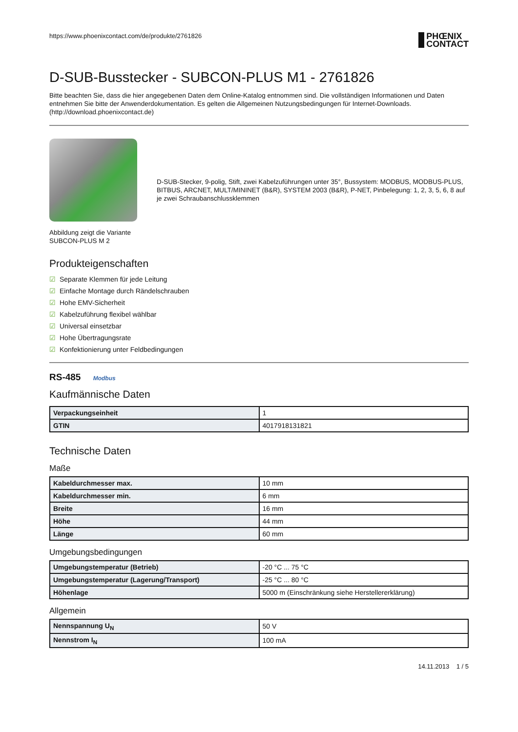https://www.phoenixcontact.com/de/produkte/2761826
PHŒNIX
CONTACT
D-SUB-Busstecker - SUBCON-PLUS M1 - 2761826
Bitte beachten Sie, dass die hier angegebenen Daten dem Online-Katalog entnommen sind. Die vollständigen Informationen und Daten entnehmen Sie bitte der Anwenderdokumentation. Es gelten die Allgemeinen Nutzungsbedingungen für Internet-Downloads. (http://download.phoenixcontact.de)
Abbildung zeigt die Variante
SUBCON-PLUS M 2
D-SUB-Stecker, 9-polig, Stift, zwei Kabelzuführungen unter 35°, Bussystem: MODBUS, MODBUS-PLUS, BITBUS, ARCNET, MULT/MININET (B&R), SYSTEM 2003 (B&R), P-NET, Pinbelegung: 1, 2, 3, 5, 6, 8 auf je zwei Schraubanschlussklemmen
Produkteigenschaften
☑ Separate Klemmen für jede Leitung
☑ Einfache Montage durch Rändelschrauben
☑ Hohe EMV-Sicherheit
☑ Kabelzuführung flexibel wählbar
☑ Universal einsetzbar
☑ Hohe Übertragungsrate
☑ Konfektionierung unter Feldbedingungen
RS-485 Modbus
Kaufmännische Daten
| Verpackungseinheit | 1 |
| GTIN | 4017918131821 |
Technische Daten
Maße
| Kabeldurchmesser max. | 10 mm |
| Kabeldurchmesser min. | 6 mm |
| Breite | 16 mm |
| Höhe | 44 mm |
| Länge | 60 mm |
Umgebungsbedingungen
| Umgebungstemperatur (Betrieb) | -20 °C ... 75 °C |
| Umgebungstemperatur (Lagerung/Transport) | -25 °C ... 80 °C |
| Höhenlage | 5000 m (Einschränkung siehe Herstellererklärung) |
Allgemein
| Nennspannung U<sub>N</sub> | 50 V |
| Nennstrom I<sub>N</sub> | 100 mA |
14.11.2013 1 / 5